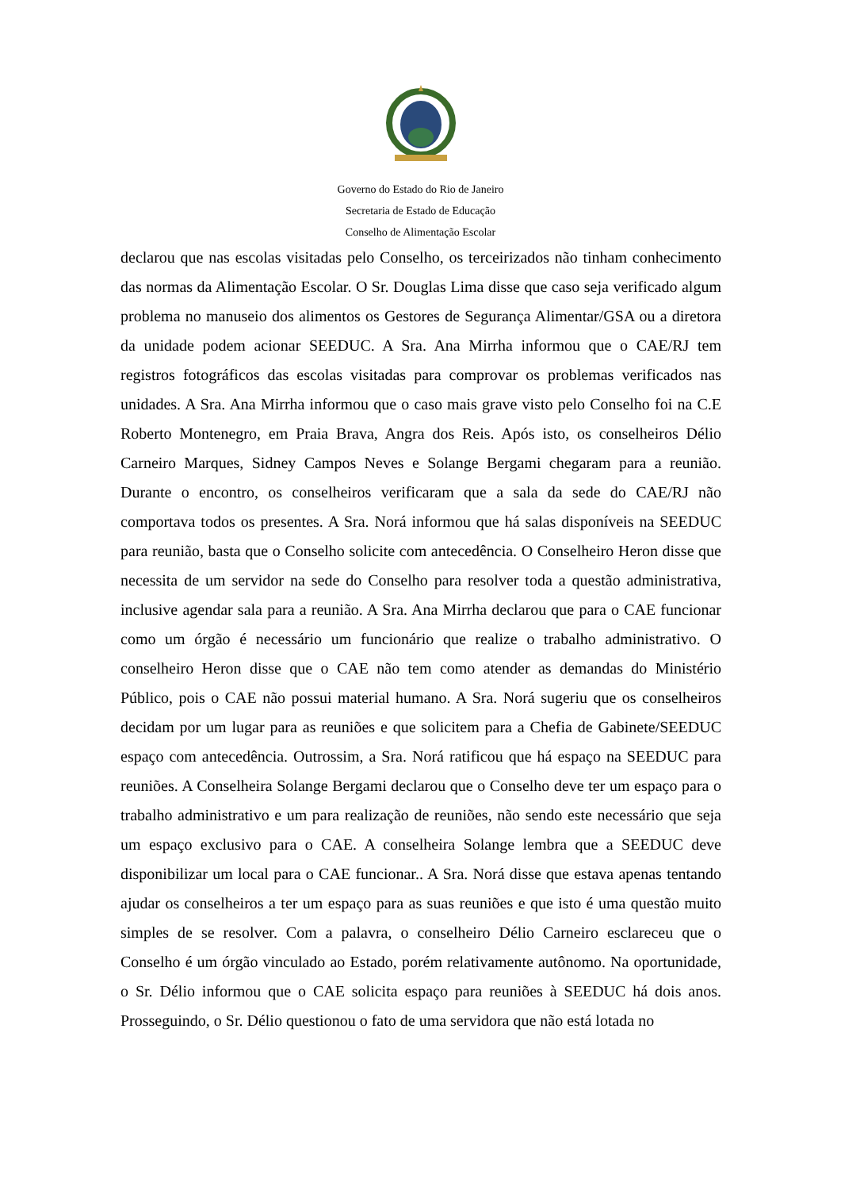Governo do Estado do Rio de Janeiro
Secretaria de Estado de Educação
Conselho de Alimentação Escolar
declarou que nas escolas visitadas pelo Conselho, os terceirizados não tinham conhecimento das normas da Alimentação Escolar. O Sr. Douglas Lima disse que caso seja verificado algum problema no manuseio dos alimentos os Gestores de Segurança Alimentar/GSA ou a diretora da unidade podem acionar SEEDUC. A Sra. Ana Mirrha informou que o CAE/RJ tem registros fotográficos das escolas visitadas para comprovar os problemas verificados nas unidades. A Sra. Ana Mirrha informou que o caso mais grave visto pelo Conselho foi na C.E Roberto Montenegro, em Praia Brava, Angra dos Reis. Após isto, os conselheiros Délio Carneiro Marques, Sidney Campos Neves e Solange Bergami chegaram para a reunião. Durante o encontro, os conselheiros verificaram que a sala da sede do CAE/RJ não comportava todos os presentes. A Sra. Norá informou que há salas disponíveis na SEEDUC para reunião, basta que o Conselho solicite com antecedência. O Conselheiro Heron disse que necessita de um servidor na sede do Conselho para resolver toda a questão administrativa, inclusive agendar sala para a reunião. A Sra. Ana Mirrha declarou que para o CAE funcionar como um órgão é necessário um funcionário que realize o trabalho administrativo. O conselheiro Heron disse que o CAE não tem como atender as demandas do Ministério Público, pois o CAE não possui material humano. A Sra. Norá sugeriu que os conselheiros decidam por um lugar para as reuniões e que solicitem para a Chefia de Gabinete/SEEDUC espaço com antecedência. Outrossim, a Sra. Norá ratificou que há espaço na SEEDUC para reuniões. A Conselheira Solange Bergami declarou que o Conselho deve ter um espaço para o trabalho administrativo e um para realização de reuniões, não sendo este necessário que seja um espaço exclusivo para o CAE. A conselheira Solange lembra que a SEEDUC deve disponibilizar um local para o CAE funcionar.. A Sra. Norá disse que estava apenas tentando ajudar os conselheiros a ter um espaço para as suas reuniões e que isto é uma questão muito simples de se resolver. Com a palavra, o conselheiro Délio Carneiro esclareceu que o Conselho é um órgão vinculado ao Estado, porém relativamente autônomo. Na oportunidade, o Sr. Délio informou que o CAE solicita espaço para reuniões à SEEDUC há dois anos. Prosseguindo, o Sr. Délio questionou o fato de uma servidora que não está lotada no